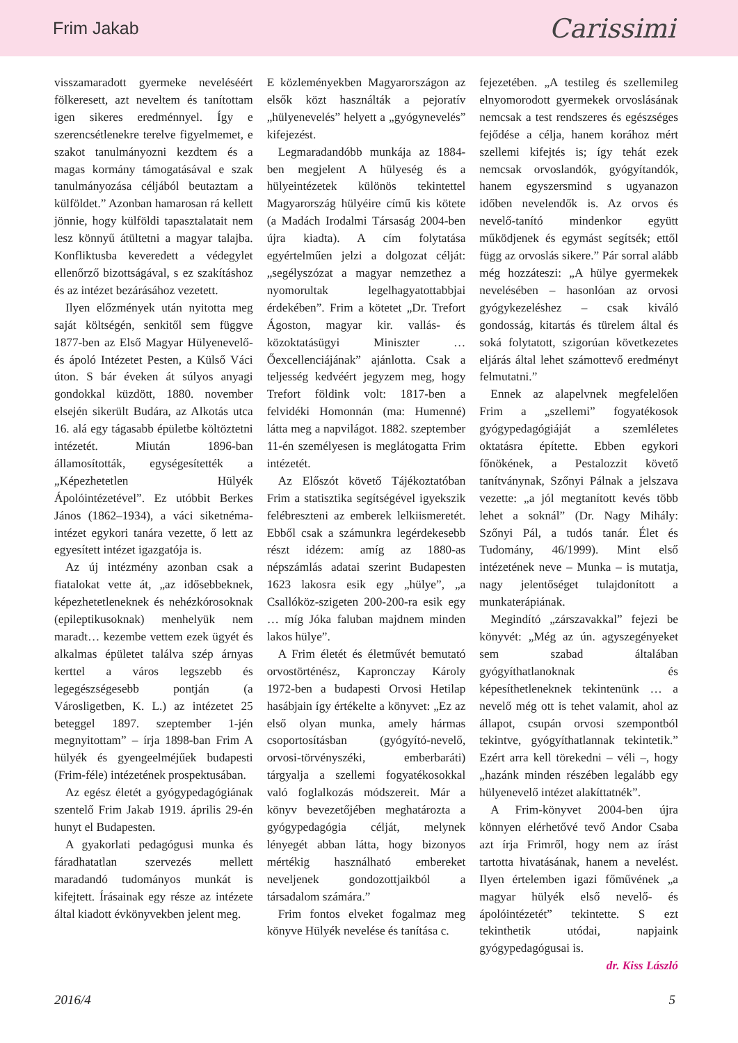Frim Jakab Carissimi
visszamaradott gyermeke neveléséért fölkeresett, azt neveltem és tanítottam igen sikeres eredménnyel. Így e szerencsétlenekre terelve figyelmemet, e szakot tanulmányozni kezdtem és a magas kormány támogatásával e szak tanulmányozása céljából beutaztam a külföldet.” Azonban hamarosan rá kellett jönnie, hogy külföldi tapasztalatait nem lesz könnyű átültetni a magyar talajba. Konfliktusba keveredett a védegylet ellenőrző bizottságával, s ez szakításhoz és az intézet bezárásához vezetett.
Ilyen előzmények után nyitotta meg saját költségén, senkitől sem függve 1877-ben az Első Magyar Hülyenevelő- és ápoló Intézetet Pesten, a Külső Váci úton. S bár éveken át súlyos anyagi gondokkal küzdött, 1880. november elsején sikerült Budára, az Alkotás utca 16. alá egy tágasabb épületbe költöztetni intézetét. Miután 1896-ban államosították, egységesítették a „Képezhetetlen Hülyék Ápolóintézetével”. Ez utóbbit Berkes János (1862–1934), a váci siketnéma-intézet egykori tanára vezette, ő lett az egyesített intézet igazgatója is.
Az új intézmény azonban csak a fiatalokat vette át, „az idősebbeknek, képezhetetleneknek és nehézkórosoknak (epileptikusoknak) menhelyük nem maradt… kezembe vettem ezek ügyét és alkalmas épületet találva szép árnyas kerttel a város legszebb és legegészségesebb pontján (a Városligetben, K. L.) az intézetet 25 beteggel 1897. szeptember 1-jén megnyitottam” – írja 1898-ban Frim A hülyék és gyengeelméjűek budapesti (Frim-féle) intézetének prospektusában.
Az egész életét a gyógypedagógiának szentelő Frim Jakab 1919. április 29-én hunyt el Budapesten.
A gyakorlati pedagógusi munka és fáradhatatlan szervezés mellett maradandó tudományos munkát is kifejtett. Írásainak egy része az intézete által kiadott évkönyvekben jelent meg.
E közleményekben Magyarországon az elsők közt használták a pejoratív „hülyenevelés” helyett a „gyógynevelés” kifejezést.
Legmaradandóbb munkája az 1884-ben megjelent A hülyeség és a hülyeintézetek különös tekintettel Magyarország hülyéire című kis kötete (a Madách Irodalmi Társaság 2004-ben újra kiadta). A cím folytatása egyértelműen jelzi a dolgozat célját: „segélyszózat a magyar nemzethez a nyomorultak legelhagyatottabbjai érdekében”. Frim a kötetet „Dr. Trefort Ágoston, magyar kir. vallás- és közoktatásügyi Miniszter … Őexcellenciájának” ajánlotta. Csak a teljesség kedvéért jegyzem meg, hogy Trefort földink volt: 1817-ben a felvidéki Homonnán (ma: Humenné) látta meg a napvilágot. 1882. szeptember 11-én személyesen is meglátogatta Frim intézetét.
Az Előszót követő Tájékoztatóban Frim a statisztika segítségével igyekszik felébreszteni az emberek lelkiismeretét. Ebből csak a számunkra legérdekesebb részt idézem: amíg az 1880-as népszámlás adatai szerint Budapesten 1623 lakosra esik egy „hülye”, „a Csallóköz-szigeten 200-200-ra esik egy … míg Jóka faluban majdnem minden lakos hülye”.
A Frim életét és életművét bemutató orvostörténész, Kapronczay Károly 1972-ben a budapesti Orvosi Hetilap hasábjain így értékelte a könyvet: „Ez az első olyan munka, amely hármas csoportosításban (gyógyító-nevelő, orvosi-törvényszéki, emberbaráti) tárgyalja a szellemi fogyatékosokkal való foglalkozás módszereit. Már a könyv bevezetőjében meghatározta a gyógypedagógia célját, melynek lényegét abban látta, hogy bizonyos mértékig használható embereket neveljenek gondozottjaikból a társadalom számára.”
Frim fontos elveket fogalmaz meg könyve Hülyék nevelése és tanítása c.
fejezetében. „A testileg és szellemileg elnyomorodott gyermekek orvoslásának nemcsak a test rendszeres és egészséges fejődése a célja, hanem korához mért szellemi kifejtés is; így tehát ezek nemcsak orvoslandók, gyógyítandók, hanem egyszersmind s ugyanazon időben nevelendők is. Az orvos és nevelő-tanító mindenkor együtt működjenek és egymást segítsék; ettől függ az orvoslás sikere.” Pár sorral alább még hozzáteszi: „A hülye gyermekek nevelésében – hasonlóan az orvosi gyógykezeléshez – csak kiváló gondosság, kitartás és türelem által és soká folytatott, szigorúan következetes eljárás által lehet számottevő eredményt felmutatni.”
Ennek az alapelvnek megfelelően Frim a „szellemi” fogyatékosok gyógypedagógiáját a szemléletes oktatásra építette. Ebben egykori főnökének, a Pestalozzit követő tanítványnak, Szőnyi Pálnak a jelszava vezette: „a jól megtanított kevés több lehet a soknál” (Dr. Nagy Mihály: Szőnyi Pál, a tudós tanár. Élet és Tudomány, 46/1999). Mint első intézetének neve – Munka – is mutatja, nagy jelentőséget tulajdonított a munkaterápiának.
Megindító „zárszavakkal” fejezi be könyvét: „Még az ún. agyszegényeket sem szabad általában gyógyíthatlanoknak és képesíthetleneknek tekintenünk … a nevelő még ott is tehet valamit, ahol az állapot, csupán orvosi szempontból tekintve, gyógyíthatlannak tekintetik.” Ezért arra kell törekedni – véli –, hogy „hazánk minden részében legalább egy hülyenevelő intézet alakíttatnék”.
A Frim-könyvet 2004-ben újra könnyen elérhetővé tevő Andor Csaba azt írja Frimről, hogy nem az írást tartotta hivatásának, hanem a nevelést. Ilyen értelemben igazi főművének „a magyar hülyék első nevelő- és ápolóintézetét” tekintette. S ezt tekinthetik utódai, napjaink gyógypedagógusai is.
dr. Kiss László
2016/4 5